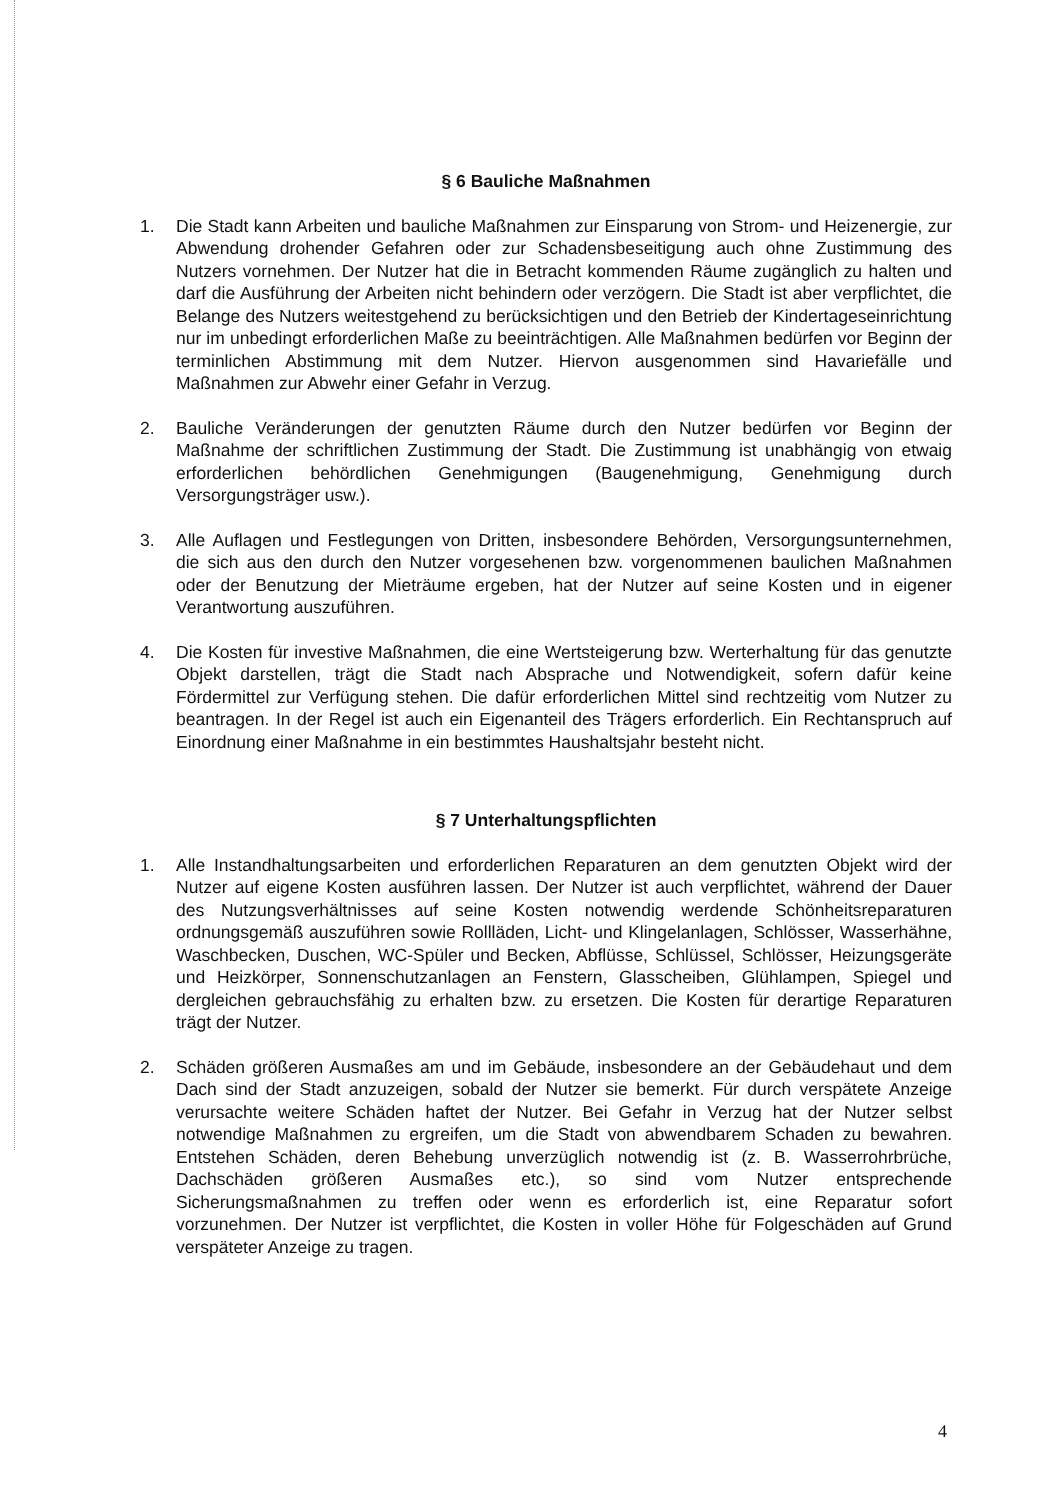§ 6 Bauliche Maßnahmen
1. Die Stadt kann Arbeiten und bauliche Maßnahmen zur Einsparung von Strom- und Heizenergie, zur Abwendung drohender Gefahren oder zur Schadensbeseitigung auch ohne Zustimmung des Nutzers vornehmen. Der Nutzer hat die in Betracht kommenden Räume zugänglich zu halten und darf die Ausführung der Arbeiten nicht behindern oder verzögern. Die Stadt ist aber verpflichtet, die Belange des Nutzers weitestgehend zu berücksichtigen und den Betrieb der Kindertageseinrichtung nur im unbedingt erforderlichen Maße zu beeinträchtigen. Alle Maßnahmen bedürfen vor Beginn der terminlichen Abstimmung mit dem Nutzer. Hiervon ausgenommen sind Havariefälle und Maßnahmen zur Abwehr einer Gefahr in Verzug.
2. Bauliche Veränderungen der genutzten Räume durch den Nutzer bedürfen vor Beginn der Maßnahme der schriftlichen Zustimmung der Stadt. Die Zustimmung ist unabhängig von etwaig erforderlichen behördlichen Genehmigungen (Baugenehmigung, Genehmigung durch Versorgungsträger usw.).
3. Alle Auflagen und Festlegungen von Dritten, insbesondere Behörden, Versorgungsunternehmen, die sich aus den durch den Nutzer vorgesehenen bzw. vorgenommenen baulichen Maßnahmen oder der Benutzung der Mieträume ergeben, hat der Nutzer auf seine Kosten und in eigener Verantwortung auszuführen.
4. Die Kosten für investive Maßnahmen, die eine Wertsteigerung bzw. Werterhaltung für das genutzte Objekt darstellen, trägt die Stadt nach Absprache und Notwendigkeit, sofern dafür keine Fördermittel zur Verfügung stehen. Die dafür erforderlichen Mittel sind rechtzeitig vom Nutzer zu beantragen. In der Regel ist auch ein Eigenanteil des Trägers erforderlich. Ein Rechtanspruch auf Einordnung einer Maßnahme in ein bestimmtes Haushaltsjahr besteht nicht.
§ 7 Unterhaltungspflichten
1. Alle Instandhaltungsarbeiten und erforderlichen Reparaturen an dem genutzten Objekt wird der Nutzer auf eigene Kosten ausführen lassen. Der Nutzer ist auch verpflichtet, während der Dauer des Nutzungsverhältnisses auf seine Kosten notwendig werdende Schönheitsreparaturen ordnungsgemäß auszuführen sowie Rollläden, Licht- und Klingelanlagen, Schlösser, Wasserhähne, Waschbecken, Duschen, WC-Spüler und Becken, Abflüsse, Schlüssel, Schlösser, Heizungsgeräte und Heizkörper, Sonnenschutzanlagen an Fenstern, Glasscheiben, Glühlampen, Spiegel und dergleichen gebrauchsfähig zu erhalten bzw. zu ersetzen. Die Kosten für derartige Reparaturen trägt der Nutzer.
2. Schäden größeren Ausmaßes am und im Gebäude, insbesondere an der Gebäudehaut und dem Dach sind der Stadt anzuzeigen, sobald der Nutzer sie bemerkt. Für durch verspätete Anzeige verursachte weitere Schäden haftet der Nutzer. Bei Gefahr in Verzug hat der Nutzer selbst notwendige Maßnahmen zu ergreifen, um die Stadt von abwendbarem Schaden zu bewahren. Entstehen Schäden, deren Behebung unverzüglich notwendig ist (z. B. Wasserrohrbrüche, Dachschäden größeren Ausmaßes etc.), so sind vom Nutzer entsprechende Sicherungsmaßnahmen zu treffen oder wenn es erforderlich ist, eine Reparatur sofort vorzunehmen. Der Nutzer ist verpflichtet, die Kosten in voller Höhe für Folgeschäden auf Grund verspäteter Anzeige zu tragen.
4